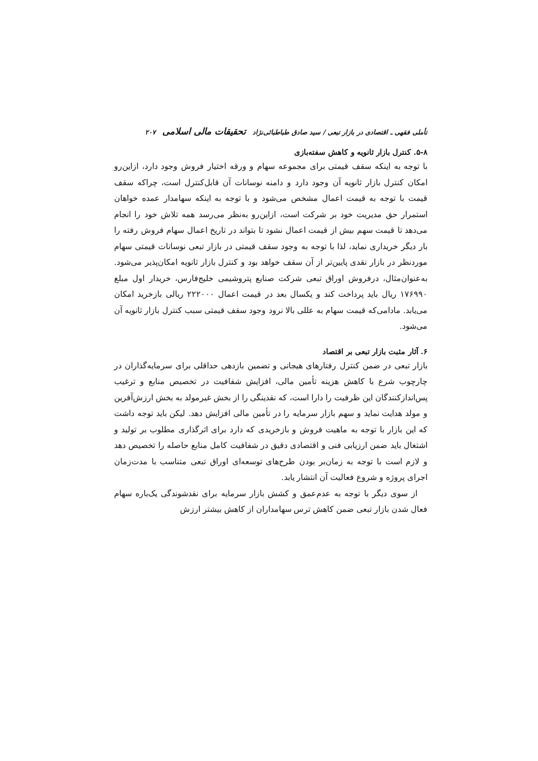تأملی فقهی ـ اقتصادی در بازار تبعی / سید صادق طباطبائی‌نژاد تحقیقات مالی اسلامی ۲۰۷
۵-۸. کنترل بازار ثانویه و کاهش سفته‌بازی
با توجه به اینکه سقف قیمتی برای مجموعه سهام و ورقه اختیار فروش وجود دارد، ازاین‌رو امکان کنترل بازار ثانویه آن وجود دارد و دامنه نوسانات آن قابل‌کنترل است، چراکه سقف قیمت با توجه به قیمت اعمال مشخص می‌شود و با توجه به اینکه سهامدار عمده خواهان استمرار حق مدیریت خود بر شرکت است، ازاین‌رو به‌نظر می‌رسد همه تلاش خود را انجام می‌دهد تا قیمت سهم بیش از قیمت اعمال نشود تا بتواند در تاریخ اعمال سهام فروش رفته را بار دیگر خریداری نماید، لذا با توجه به وجود سقف قیمتی در بازار تبعی نوسانات قیمتی سهام موردنظر در بازار نقدی پایین‌تر از آن سقف خواهد بود و کنترل بازار ثانویه امکان‌پذیر می‌شود. به‌عنوان‌مثال، درفروش اوراق تبعی شرکت صنایع پتروشیمی خلیج‌فارس، خریدار اول مبلغ ۱۷۶۹۹۰ ریال باید پرداخت کند و یکسال بعد در قیمت اعمال ۲۲۲۰۰۰ ریالی بازخرید امکان می‌یابد. مادامی‌که قیمت سهام به عللی بالا نرود وجود سقف قیمتی سبب کنترل بازار ثانویه آن می‌شود.
۶. آثار مثبت بازار تبعی بر اقتصاد
بازار تبعی در ضمن کنترل رفتارهای هیجانی و تضمین بازدهی حداقلی برای سرمایه‌گذاران در چارچوب شرع با کاهش هزینه تأمین مالی، افزایش شفافیت در تخصیص منابع و ترغیب پس‌اندازکنندگان این ظرفیت را دارا است، که نقدینگی را از بخش غیرمولد به بخش ارزش‌آفرین و مولد هدایت نماید و سهم بازار سرمایه را در تأمین مالی افزایش دهد. لیکن باید توجه داشت که این بازار با توجه به ماهیت فروش و بازخریدی که دارد برای اثرگذاری مطلوب بر تولید و اشتغال باید ضمن ارزیابی فنی و اقتصادی دقیق در شفافیت کامل منابع حاصله را تخصیص دهد و لازم است با توجه به زمان‌بر بودن طرح‌های توسعه‌ای اوراق تبعی متناسب با مدت‌زمان اجرای پروژه و شروع فعالیت آن انتشار یابد.
از سوی دیگر با توجه به عدم‌عمق و کشش بازار سرمایه برای نقدشوندگی یک‌باره سهام فعال شدن بازار تبعی ضمن کاهش ترس سهامداران از کاهش بیشتر ارزش